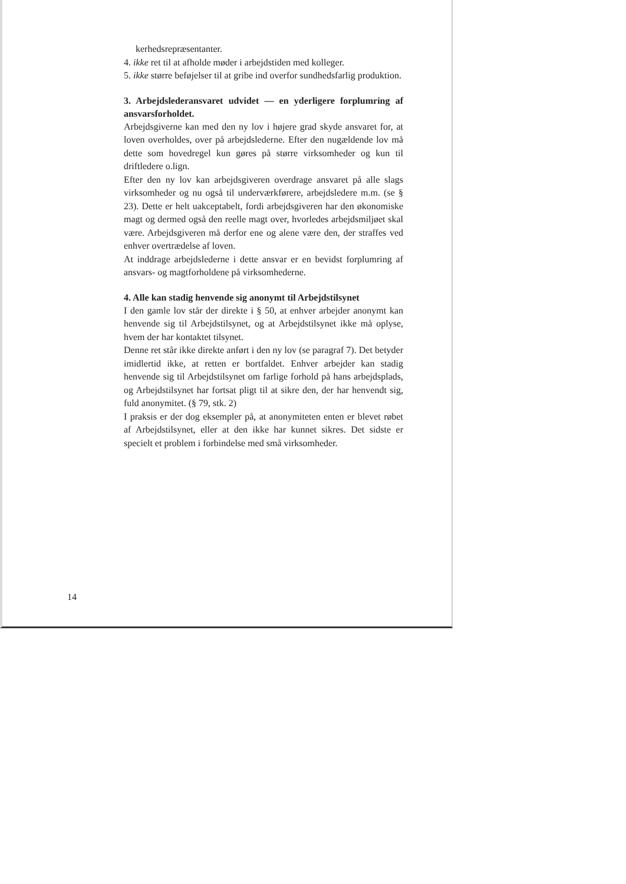kerhedsrepræsentanter.
4. ikke ret til at afholde møder i arbejdstiden med kolleger.
5. ikke større beføjelser til at gribe ind overfor sundhedsfarlig produktion.
3. Arbejdslederansvaret udvidet — en yderligere forplumring af ansvarsforholdet.
Arbejdsgiverne kan med den ny lov i højere grad skyde ansvaret for, at loven overholdes, over på arbejdslederne. Efter den nugældende lov må dette som hovedregel kun gøres på større virksomheder og kun til driftledere o.lign.
Efter den ny lov kan arbejdsgiveren overdrage ansvaret på alle slags virksomheder og nu også til underværkførere, arbejdsledere m.m. (se § 23). Dette er helt uakceptabelt, fordi arbejdsgiveren har den økonomiske magt og dermed også den reelle magt over, hvorledes arbejdsmiljøet skal være. Arbejdsgiveren må derfor ene og alene være den, der straffes ved enhver overtrædelse af loven.
At inddrage arbejdslederne i dette ansvar er en bevidst forplumring af ansvars- og magtforholdene på virksomhederne.
4. Alle kan stadig henvende sig anonymt til Arbejdstilsynet
I den gamle lov står der direkte i § 50, at enhver arbejder anonymt kan henvende sig til Arbejdstilsynet, og at Arbejdstilsynet ikke må oplyse, hvem der har kontaktet tilsynet.
Denne ret står ikke direkte anført i den ny lov (se paragraf 7). Det betyder imidlertid ikke, at retten er bortfaldet. Enhver arbejder kan stadig henvende sig til Arbejdstilsynet om farlige forhold på hans arbejdsplads, og Arbejdstilsynet har fortsat pligt til at sikre den, der har henvendt sig, fuld anonymitet. (§ 79, stk. 2)
I praksis er der dog eksempler på, at anonymiteten enten er blevet røbet af Arbejdstilsynet, eller at den ikke har kunnet sikres. Det sidste er specielt et problem i forbindelse med små virksomheder.
14